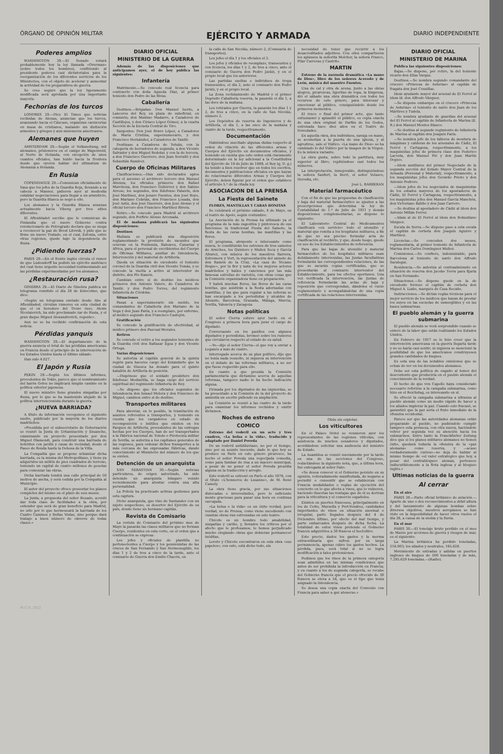ÓRGANO DE OPINIÓN MILITAR EJÉRCITO Y ARMADA DIARIO INDEPENDIENTE
Poderes amplios
WASHINGTON 29.—El Senado votará probablemente hoy la ley llamada «Overman» (sobre todos los hombres), confiriendo al presidente poderes casi dictatoriales para la reorganización de los diferentes servicios de los Ministerios, con el objeto de acelerar y aumentar la actividad de los preparativos de guerra.
Se cree seguro que la ley ligeramente modificada será aprobada por una importante mayoría.
Fechorías de los turcos
LONDRES 29.—Dice El Times que noticias recibidas de Atenas, anuncian que los turcos, avanzando hacia el Cáucaso, organizan carnicerías en masa de cristianos, matando sin distinción armenios y griegos y aun misioneros americanos.
Alemanes que huyen
AMSTERDAM 29.—Según el Volkszeitung, mil alemanes, prisioneros en el campo de Wapenveld, al Norte de Holanda, con excepción de unos cuantos oficiales, han huído hacia la frontera desde que oyeron hablar del ultimatum de Alemania a Holanda.
En Rusia
COPENHAGUE 29.—Comunican oficialmente de Vasa que los jefes de la Guardia Roja, llevando a su cabeza a Manner, pidieron ayer al mediodía entablar negociaciones para llegar a un armisticio, pero la Guardia Blanca se negó a ello.
Los alemanes y la Guardia Blanca avanzan actualmente hacia Viborg por tres sitios diferentes.
El Aftonbladet escribe que le comunican de Finlandia que el nuevo Gobierno contra revolucionario de Petrogrado declara que se niega a reconocer la paz de Brest Litovsk, y pide que se firme un nuevo Tratado, en el cual, Estonia, entre otras regiones, quede bajo la dependencia de Rusia.
¿Pidiendo fuerzas?
PARIS 29.—En el frente inglés circula el rumor de que Ludenderff ha pedido un ejército austriaco del cual tiene urgente necesidad testimoniando así las pérdidas experimentadas por los alemanes.
¿Restauración rusa?
GINEBRA 29.—El Diario de Ginebra publica un telegrama remitido el día 28 de Estocolmo, que dice:
«Según un telegrama enviado desde Abe al Aftenbladed, circulan rumores en esta ciudad de que el ex heredero del Trono ruso, Alexis Nicolaievich, ha sido proclamado zar de Rusia, y el gran duque Miguel Alexandrevich, regente».
Aun no se ha recibido confirmación de esta noticia.
Pérdidas yanquis
WASHINGTON 29.—El departamento de la guerra anuncia el total de las pérdidas americanas en Francia desde el principio de la intervención de los Estados Unidos hasta el último sábado.
Han sido 4.027.
El Japón y Rusia
PEKIN 29.—Según los últimos informes, procedentes de Tokio, parece que el nombramiento del barón Gotos no implicará ningún cambio en la política exterior japonesa.
El nuevo ministro tiene grandes simpatías por Rusia, por lo que se ha mantenido alejado de la política intervencionista durante la guerra.
¿NUEVA BARRIADA?
A título de información recogemos el siguiente suelto, publicado por la mayoría de los diarios madrileños:
«Presidida por el subsecretario de Gobernación se reunió la Junta de Urbanización y Ensanche, examinando un proyecto presentado por don Miguel Olamendi, para construir una barriada de hotelitos con jardín y casas de vecindad, desde el Paseo de Ronda hasta la Dehesa de la Villa.
La Compañía que se propone urbanizar dicha barriada, es la misma del Metropolitano, y tiene ya adquiridos un millón de pies cuadrados de terreno, teniendo un capital de cuatro millones de pesetas para comenzar las obras.
Dicha barriada tendrá una calle principal de 50 metros de ancha, y será cedida por la Compañía al Municipio.
El autor del proyecto ofrece presentar los planos completos del mismo en el plazo de seis meses.
La Junta, a propuesta del señor Rosado, acordó dar toda clase de facilidades a la obra, por entender que será de gran beneficio para Madrid, no sólo por lo que hermoseará la barriada de los Cuatro Caminos y Bellas Vistas, sino porque dará trabajo a buen número de obreros de todas clases.»
DIARIO OFICIAL
MINISTERIO DE LA GUERRA
Además de las disposiciones que anticipamos ayer, el de hoy publica las siguientes:
Infantería
Matrimonio.—Se concede real licencia para contraerlo con doña Agueda Díaz, al primer teniente don Pedro de las Rivas.
Caballería
Destinos.—Brigadas: Don Manuel Iserte, a Lanceros del Rey, en plaza de suboficial, en comisión; don Maximo Madarro, a Cazadores de Castillejos, y don Ciriaco López Gómez, a la cuarta Sección de la Escuela Central de Tiro.
Sargentos: Don José Bravo López, a Cazadores de María Cristina, supernumerario, y don Francisco Hernández, a Cazadores de Taxdir.
Destínase a Cazadores de Tetuán, con la categoría de herradores de segunda, a don Vicente Salvador y don Miguel Redolar, y con la de tercera, a don Francisco Guerrero, don Juan Serrallé y don Sebastián Ramírez.
Cuerpo de Oficinas Militares
Clasificaciones.—Han sido declarados aptos para el ascenso el archivero tercero don Manuel Atienza; los oficiales primeros don Rafael Marchena, don Francisco Gutiérrez y don Sabino Arrese; los segundos, don Ildefonso Palazón, don José Martínez, don Jenaro Fuentes, don José Royo, don Mariano Cebrián, don Francisco Losada, don José Astiz, don José Guerrero, don José Alonso y el oficial tercero don Francisco Martínez Rivera.
Retiro.—Se concede para Madrid al archivero segundo, don Porfirio Alonso Arconada.
El de mañana publicará las siguientes disposiciones:
Destinos
Mañana se publicará una disposición reglamentando la provisión de vacantes que ocurran en la Península, Baleares, Canarias y Africa, para el personal de escribientes del Cuerpo de Oficinas Militares, auxiliar de Intendencia, Intervención y del material de Artillería.
Queda en situación de excedente el teniente coronel de la Guardia civil don Vicente Tomás, y se concede la vuelta a activo al interventor de distrito, don Pío Ramón.
Cambian entre sí de destino los médicos primeros don Antonio Valero, de Cazadores de Taxdir, y don Pedro Torres, del regimiento Infantería de Córdoba.
Situaciones
Pasan a supernumerario sin sueldo, los comandantes de Caballería don Mariano de la Vega y don Juan Pavía, y a reemplazo, por enfermo, al médico segundo don Francisco Castejón.
Gratificación
Se concede la gratificación de efectividad, al médico primero don Pascual Morales.
Retiros
Se concede el retiro a los segundos tenientes de la Guardia civil don Baltasar Egea y don Vicente Ortega.
Varias disposiciones
Se autoriza al capitán general de la quinta región para hacerse cargo del Estandarte que la ciudad de Huesca ha donado para el quinto batallón de Artillería de posición.
—Dispónese que el soldado presbítero don Ildefonso Mediavilla, se haga cargo del servicio espiritual del regimiento Infantería de Rey.
—Se dispone que los oficiales segundos de Intendencia don Ismael Molera y don Francisco de Miguel, cambien entre sí de destino.
Transportes militares
Para abreviar, en lo posible, la tramitación de asuntos referentes a transportes, y teniendo en cuenta que los cargadores en estado de recomposición e inútiles que existen en los Parques de Artillería, procedentes de las entregas hechas por los Cuerpos, han de ser transportados a la Fábrica nacional de Toledo o Pirotecnia militar de Sevilla, se autoriza a los capitanes generales de las regiones, para ordenar dichos transportes a la más cercana de las expresadas Fábricas, dando conocimiento al Ministerio del número de los que se envíen.
Detención de un anarquista
SAN SEBASTIAN 30.—Según noticias particulares, de origen autorizado, ha sido detenido un anarquista húngaro venido recientemente para atentar contra una alta personalidad.
La Policía ha practicado activas gestiones para esta captura.
Dicho anarquista, que vino de Santander con un sujeto sospechoso, es desertor del Ejército de su país, donde tiene un hermano capitán.
Revista de Comisario
La revista de Comisario del próximo mes de Mayo la pasarán las clases militares que no forman Cuerpo, residentes en esta corte, en el orden que a continuación se expresa:
Los jefes y oficiales de plantilla no pertenecientes a Cuerpo y los pensionistas de las cruces de San Fernando y San Hermenegildo, los días 1 y 2 de tres a cinco de la tarde, ante el comisario de Guerra don Emilio Chacón, en
la calle de San Nicolás, número 2, (Comisaría de transportes).
Los jefes el día 1 y los oficiales el 2.
Los jefes y oficiales de reemplazo, transeuntes y con licencia, los días 1 y 2, de tres a cinco, ante el comisario de Guerra don Pedro Jaráiz, y en el propio local que los anteriores.
Las partidas sueltas e individuos de tropa transeuntes, el día 2, ante el comisario don Pedro Jaráiz, y en el propio local.
La Zona reclutamiento de Madrid y el primer Depósito Caballería reserva, la pasarán el día 1, a las doce de la mañana.
Los retirados por Guerra, la pasarán los días 1 y 2, de tres a cinco, en la calle de San Nicolás, número 2.
Los Depósitos de reserva de Ingenieros y de Artillería, el día 1, a las once de la mañana y cuatro de la tarde, respectivamente.
Documentación
Habiéndose suscitado algunas dudas respecto al orden de citación de las diferentes armas y Cuerpos del Ejército en documentos oficiales, y teniendo en cuenta que este orden está claramente determinado en la ley adicional a la Constitutiva del Ejército de 19 de Julio de 1889, el Rey (q. D. g.) ha tenido a bien resolver que en todos los escritos, documentos y publicaciones oficiales en que hayan de relacionarse diferentes Armas y Cuerpos del Ejército, deben figurar por el orden que establece el artículo 5.º de la citada ley.
ASOCIACION DE LA PRENSA
La Fiesta del Sainete
FLORES, MANTILLAS Y CARAS BONITAS
Se celebrará el próximo sábado, 4 de Mayo, en el teatro de Apolo, según costumbre.
La Asociación de la Prensa ha ultimado ya el programa de la más sugestiva y pintoresca de sus funciones: la tradicional Fiesta del Sainete, la fiesta de las caras bonitas, las mantillas y las flores.
El programa, atrayente e interesante como nunca, lo constituirán los estrenos de tres sainetes de Arniches, los Quintero y Muñoz Seca y García Alvarez, con música de los maestros Barrera, Estremera y Vert, la representación del sainete de don Ramón de la Cruz, «La casa de Tócame Roque», por la flor y nata de los mejores actores madrileños y bailes y canciones por las más famosas estrellas de varietés, con otras cosas que la Comisión organizadora tiene en preparación.
Y habrá muchas flores, las flores de las caras bonitas, que asistirán a la fiesta adornadas con mantillas, y las que para regalar a las señoras se han encargado a los periodistas y alcaldes de Alicante, Barcelona, Granada, Málaga, Murcia, Sevilla, Valencia y Zaragoza.
Notas políticas
El señor Cierva estuvo ayer tarde en el Congreso a primera hora para jurar el cargo de diputado.
Conversando en los pasillos con algunos diputados y periodistas, bromeó sobre los rumores que circularon respecto al estado de su salud.
—Yo—dijo el señor Cierva—sí que voy a enviar a Leganés a más de cuatro.
Interrogado acerca de su plan político, dijo que no tenía nada resuelto, ni siquiera su intervención en el debate de las reformas militares, a no ser que fuese requerido para ello.
En cuanto a que presida la Comisión parlamentaria que dictamine acerca de aquellas reformas, tampoco nadie le ha hecho indicación alguna.
Firmada por los diputados de las izquierdas, se ha presentado a la Comisión de la del proyecto de amnistía un escrito pidiendo su ampliación.
La Comisión se reunió a las cuatro de la tarde para examinar los informes recibidos y emitir dictamen.
Noches de estreno
COMICO
Estreno del vodevil en un acto y tres cuadros, «La bolsa o la vida», traducido y adaptado por Daniel Poveda
De un vodevil antidiluviano, no por el tiempo, sino por su asunto inocente, dado lo que hoy se produce en París en este género picaresco, ha hecho el señor Poveda una regocijada comedia, como para tumbar de risa a un macero municipal, a pesar de no poner el señor Poveda picardía alguna en la traducción y arreglo.
Este vodevil se estrenó en París el año 1876, con el título «L'honneros de Lusanne», de M. René Camely.
La obra tiene gracia, por sus situaciones dislocadas e inverosímiles, pero lo suficiente mente graciosas para pasar una hora en continua carcajada.
«La bolsa o la vida» es un éxito verdad, pero verdad, no de Prensa, como viene sucediendo con cuantas obras van estrenadas en este teatro.
Chicote es un hombre todo amabilidad, simpatías y cariño, y, llevados los críticos por el afecto que le profesamos, le hemos perjudicado mucho elogiando obras que debieran permanecer inéditas.
Loreto y Chicote encontraron en esta obra «sus papeles»; con esto, está dicho todo, sin
necesidad de tener que recurrir a los desacreditados adjetivos. Con ellos compartieron los aplausos la señorita Melchor, la señora Franco, Pilar Carreras y Castrito.
MARTIN
Estreno de la zarzuela dramática «La mano de Dios», libro de los señores Acevedo y de León, música del maestro Fuentes.
Una de cal y otra de arena. Junto a las obras alegres, picarescas, ligeritas de ropa, la Empresa, dió el sábado una obra dramática con todos los recursos de este género, para interesar y emocionar al público, consiguiéndolo desde los primeros momentos.
El truco o final del primer acto, que tanto entusiasmó y aplaudió el público, es copia exacta de una obra original de Farfán de los Godos, estrenada hace diez años en el Teatro de Novedades.
En aquella obra, dos individuos, navaja en mano, se acometían a la puerta de una iglesia, y al agredirse, sale el Viático. «La mano de Dios» se ha cambiado lo del Viático por la imagen de la Virgen. Es la música variante.
La obra gusta, sobre todo la partitura, muy superior al libro, repitiéndose casi todos los números.
La interpretación, inmejorable, distinguiéndose la señora Sanfort, la Berri, el señor Velasco, Heredia, etc.
José L. BARBERAN
Material farmacéutico
Con el fin de que las propuestas de clasificación y baja del material farmacéutico se ajusten a las prescripciones que determina la ley de Contabilidad de 1.º de Julio de 1911 y demás disposiciones complementarias, se dispone lo siguiente:
El Laboratorio Central de Medicamentos clasificará «en servicio» todo el utensilio y material que remita a los hospitales militares, a fin de que no sea preciso formular acta de clasificación al recibirlo, y que, desde luego, quede en uso de los Establecimientos de referencia.
Para que las bajas de utensilio y material farmacéutico de los hospitales militares sean debidamente intervenidas, las Juntas facultativas formularán las correspondientes relaciones, de las que se sacarán copias certificadas, que se presentarán al comisario interventor del Establecimiento, para los efectos oportunos. Una vez verificada la intervención, las Juntas de referencia formularán las actas de baja y reposición que correspondan, dándoles el curso reglamentario y acompañándolas de una copia certificada de las relaciones intervenidas.
Obús sin explotar.
Los viticultores
En el Palace Hotel se reunieron ayer los representantes de las regiones vitícolas, con asistencia de muchos senadores y diputados, acordándose solicitar una audiencia del ministro de Estado.
La Asamblea se reunió nuevamente por la tarde en una de las secciones del Congreso, redactándose la siguiente nota, que, a última hora, fué entregada al señor Dato.
«Se desea conocer si el Gobierno persiste en su opinión, reiteradamente manifestada, de negarse a permitir o consentir que se establezcan con Francia modalidades o reglas de ejecución del concierto en lo que afecta a vinos, que lo vulneren, haciendo ilusorias las ventajas que de él se derivan para la viticultura y el comercio españoles.
Existen en puertos franceses, principalmente en los de Cette, Marsella y Port-Vendres, cantidades importantes de vinos en situación anormal o irregular, parte llegados después del 4 de Diciembre último, por efecto del mal tiempo, y parte embarcados después de dicha fecha. La totalidad de estos vinos pretende el Gobierno francés adquirirlos a 30 francos el hectolitro.
Este precio, dados los gastos y la merma extraordinaria que sufren por su larga permanencia, apenas cubre los gastos hechos. La pérdida, pues, será total si no se logra modificación a tales pretensiones.
Pedimos que los vinos de la primera categoría sean admitidos en las mismas condiciones que antes de ser prohibida la introducción en Francia; y en cuanto a los de segunda categoría, se recabe del Gobierno francés que el precio ofrecido de 30 francos se eleva a 54, que es el tipo que tenía asignado la Intendencia.
Se desea una copia exacta del Convenio con Francia para saber a qué atenerse.»
DIARIO OFICIAL
MINISTERIO DE MARINA
Publica las siguientes disposiciones:
Bajas.—Se dispone, por retiro, la del teniente vicario don Elías Vargas.
Destinos.—Se nombra segundo comandante del crucero «Princesa de Asturias» al capitán de fragata don José Cousillas.
Idem ayudante mayor del arsenal de El Ferrol al ídem íd. don Alfredo Vázquez.
—Se dispone embarque en el crucero «Princesa de Asturias» el teniente de navío don Juan de los Mártires y Tudela.
—Se nombra ayudante de guardias del arsenal del El Ferrol al capitán de Infantería de Marina (E. R.) don Manuel Montes Blanco.
—Se destina al segundo regimiento de Infantería de Marina al capitán don Joaquín Faría.
—Se nombra jefe de los talleres de montura de máquinas y calderas de los arsenales de Cádiz, El Ferrol y Cartagena, respectivamente, a los maquinistas jefes de primera clase don Federico Lacosta, don Manuel Pió y don Juan Martín Dopico.
—Idem auxiliares del primer Negociado de la segunda sección del Estado Mayor Central de la Armada (Personal y Material), respectivamente, a los maquinistas jefes don Gerardo Prieto y don Antonio Pedrero.
—Idem jefes de los negociados de maquinistas de los estados mayores de los apostaderos de Cádiz, El Ferrol y Cartagena, respectivamente, a los maquinistas jefes don Manuel García Manchón, don Victoriano Baliño y don Juan Carrero.
—Se destina al apostadero de Cádiz al ídem don Antonio Millán Ferrer.
—Idam al de El Ferrol al ídem don Robustiano Vázquez.
Escala de tierra.—Se dispone pase a esta escala el capitán de corbeta don Joaquín Aguirre y Martínez.
Licencias.—Se conceden dos meses, reglamentaria, al primer teniente de Infantería de Marina don Carlos Domínguez Muñoz.
Comisiones.—Se confiere, indemnizable, para Barcelona al teniente de navío don Alfredo Saralegui.
Residencia.—Se autoriza al contraalmirante en situación de reserva don Jacobo Torón para fijarla en San Fernando.
Situaciones.—Se dispone quede en la de excedente forzoso el capitán de corbeta don Miguel A. Liaño, marqués de Casa Recaño.
Instrucciones.—Se dictan reglas técnicas para el mejor servicio de los médicos que hayan de prestar los suyos en las escuelas de sumergibles y en las bases submarinas.
El pueblo alemán y la guerra submarina
El pueblo alemán se verá sorprendido cuando se entere de la labor que están realizando los Estados Unidos.
En Febrero de 1917 se le hizo creer que la intervención americana en la guerra llegaría tarde y no se haría casi sentir; ni siquiera se mencionó la posibilidad de que los americanos construyesen grandes cantidades de buques.
Es esta una de las notables omisiones que se echan de ver en los documentos alemanes.
Debe ser esta política de engaño al temor del descontento que produciría en el pueblo alemán el conocimiento de la verdad.
El hecho de que von Capelle haya considerado necesario referirse a la campaña submarina, como hizo en el Reichstag, es interesante en sí.
Se ofreció la campaña submarina a ultranza al pueblo alemán como un medio rápido de hacer a los aliados implorar la paz. Cuando esto fracasó, se garantizó que la paz sería el fruto inmediato de la ofensiva occidental.
Parece ser que las autoridades alemanas están preparando al pueblo, no pudiéndole cumplir tampoco esta promesa, con otra nueva, haciéndole volver por segunda vez su atención hacia los submarinos. Entre tanto la Franckfurter Zeitung dice que si los planes militares alemanes no tienen éxito, quedará todavía la ofensiva de la «paz alemana» como reserva, y —acaso verdaderamente curioso—no deja de hablar al mismo tiempo de «el valor estratégico que hoy, a pesar del contrabloqueo aleman, pertenece indiscutiblemente a la flota inglesa y al bloqueo inglés.»
Ultimas noticias de la guerra
Al cerrar
En el aire
PARIS 30.—Parte oficial británico de aviación.—Aparte de uno o dos reconocimientos a débil altura y del lanzamiento de algunas bombas sobre diversos objetivos, nuestros aeroplanos se han visto en la imposibilidad de hacer otros vuelos el día 28, a causa de la niebla y la lluvia.
En el mar
PARIS 30.—El tonelaje bruto perdido en el mes de Marzo por acciones de guerra y riesgos de mar, es el siguiente:
La Marina británica ha perdido toneladas, 216.003; los aliados y neutrales, 165.628.
Movimiento de entradas y salidas en puertos ingleses de buques de 500 toneladas y de más, 7.295.620 toneladas.—(Radio).
M.C.D. 2022